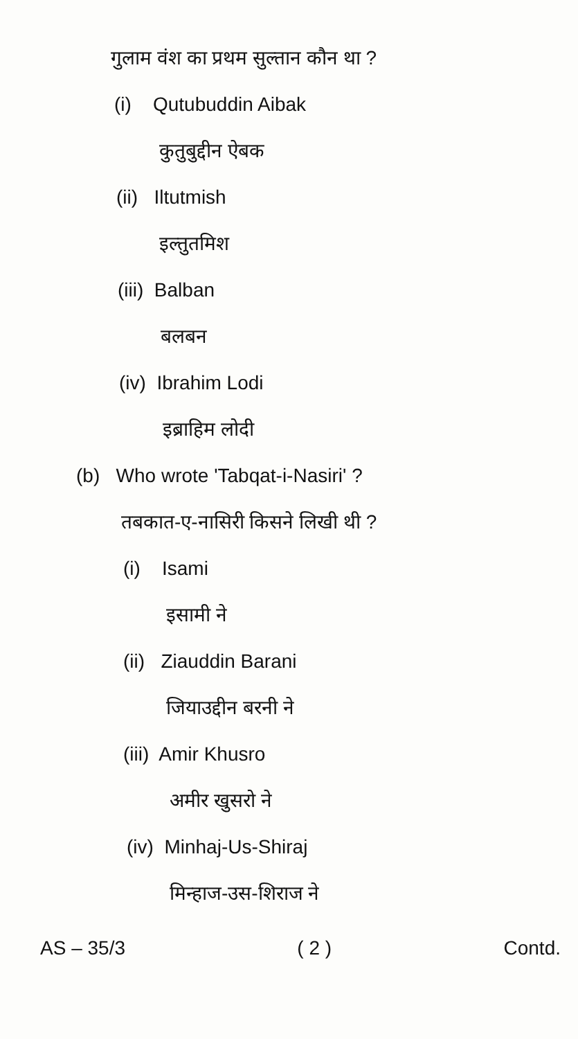गुलाम वंश का प्रथम सुल्तान कौन था ?
(i) Qutubuddin Aibak
कुतुबुद्दीन ऐबक
(ii) Iltutmish
इल्तुतमिश
(iii) Balban
बलबन
(iv) Ibrahim Lodi
इब्राहिम लोदी
(b) Who wrote 'Tabqat-i-Nasiri' ?
तबकात-ए-नासिरी किसने लिखी थी ?
(i) Isami
इसामी ने
(ii) Ziauddin Barani
जियाउद्दीन बरनी ने
(iii) Amir Khusro
अमीर खुसरो ने
(iv) Minhaj-Us-Shiraj
मिन्हाज-उस-शिराज ने
AS – 35/3 ( 2 ) Contd.